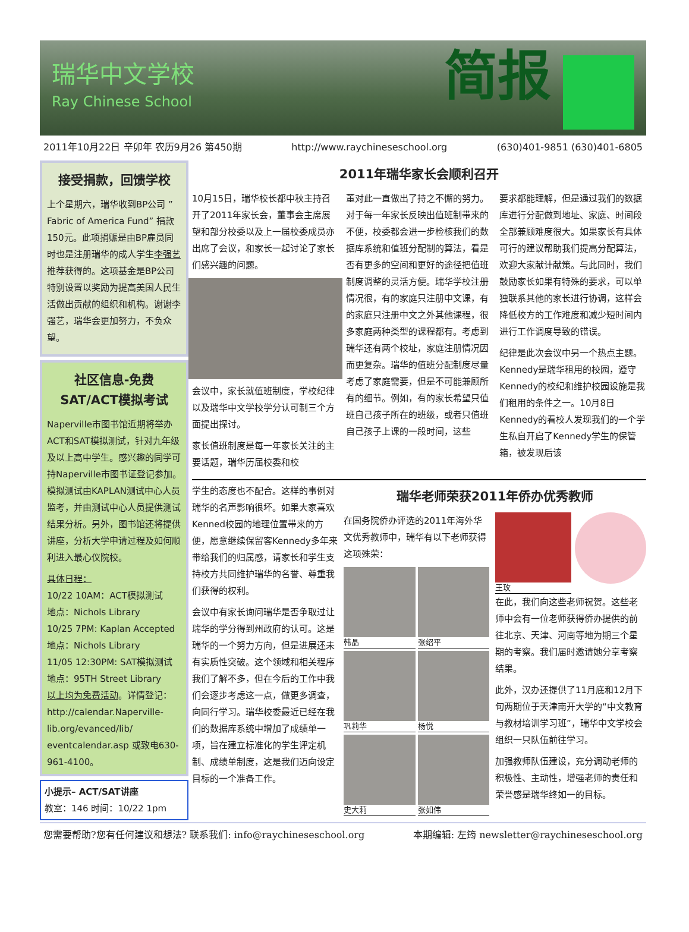瑞华中文学校
Ray Chinese School
简报
2011年10月22日 辛卯年 农历9月26 第450期 http://www.raychineseschool.org (630)401-9851 (630)401-6805
接受捐款，回馈学校
上个星期六，瑞华收到BP公司 ”Fabric of America Fund” 捐款150元。此项捐赈是由BP雇员同时也是注册瑞华的成人学生李强艺推荐获得的。这项基金是BP公司特别设置以奖励为提高美国人民生活做出贡献的组织和机构。谢谢李强艺，瑞华会更加努力，不负众望。
社区信息-免费SAT/ACT模拟考试
Naperville市图书馆近期将举办ACT和SAT模拟测试，针对九年级及以上高中学生。感兴趣的同学可持Naperville市图书证登记参加。模拟测试由KAPLAN测试中心人员监考，并由测试中心人员提供测试结果分析。另外，图书馆还将提供讲座，分析大学申请过程及如何顺利进入最心仪院校。
具体日程：
10/22 10AM：ACT模拟测试
地点：Nichols Library
10/25 7PM: Kaplan Accepted
地点：Nichols Library
11/05 12:30PM: SAT模拟测试
地点：95TH Street Library
以上均为免费活动。详情登记：http://calendar.Naperville-lib.org/evanced/lib/ eventcalendar.asp 或致电630-961-4100。
小提示– ACT/SAT讲座
教室：146 时间：10/22 1pm
2011年瑞华家长会顺利召开
10月15日，瑞华校长都中秋主持召开了2011年家长会，董事会主席展望和部分校委以及上一届校委成员亦出席了会议，和家长一起讨论了家长们感兴趣的问题。
会议中，家长就值班制度，学校纪律以及瑞华中文学校学分认可制三个方面提出探讨。
家长值班制度是每一年家长关注的主要话题，瑞华历届校委和校
董对此一直做出了持之不懈的努力。对于每一年家长反映出值班制带来的不便，校委都会进一步检核我们的数据库系统和值班分配制的算法，看是否有更多的空间和更好的途径把值班制度调整的灵活方便。瑞华学校注册情况很，有的家庭只注册中文课，有的家庭只注册中文之外其他课程，很多家庭两种类型的课程都有。考虑到瑞华还有两个校址，家庭注册情况因而更复杂。瑞华的值班分配制度尽量考虑了家庭需要，但是不可能兼顾所有的细节。例如，有的家长希望只值班自己孩子所在的班级，或者只值班自己孩子上课的一段时间，这些
要求都能理解，但是通过我们的数据库进行分配做到地址、家庭、时间段全部兼顾难度很大。如果家长有具体可行的建议帮助我们提高分配算法，欢迎大家献计献策。与此同时，我们鼓励家长如果有特殊的要求，可以单独联系其他的家长进行协调，这样会降低校方的工作难度和减少短时间内进行工作调度导致的错误。
纪律是此次会议中另一个热点主题。Kennedy是瑞华租用的校园，遵守Kennedy的校纪和维护校园设施是我们租用的条件之一。10月8日Kennedy的看校人发现我们的一个学生私自开启了Kennedy学生的保管箱，被发现后该
学生的态度也不配合。这样的事例对瑞华的名声影响很坏。如果大家喜欢Kenned校园的地理位置带来的方便，愿意继续保留客Kennedy多年来带给我们的归属感，请家长和学生支持校方共同维护瑞华的名誉、尊重我们获得的权利。
会议中有家长询问瑞华是否争取过让瑞华的学分得到州政府的认可。这是瑞华的一个努力方向，但是进展还未有实质性突破。这个领域和相关程序我们了解不多，但在今后的工作中我们会逐步考虑这一点，做更多调查，向同行学习。瑞华校委最近已经在我们的数据库系统中增加了成绩单一项，旨在建立标准化的学生评定机制、成绩单制度，这是我们迈向设定目标的一个准备工作。
瑞华老师荣获2011年侨办优秀教师
在国务院侨办评选的2011年海外华文优秀教师中，瑞华有以下老师获得这项殊荣：
韩晶
张绍平
巩莉华
杨悦
史大莉
张如伟
王玫
在此，我们向这些老师祝贺。这些老师中会有一位老师获得侨办提供的前往北京、天津、河南等地为期三个星期的考察。我们届时邀请她分享考察结果。
此外，汉办还提供了11月底和12月下旬两期位于天津南开大学的“中文教育与教材培训学习班”，瑞华中文学校会组织一只队伍前往学习。
加强教师队伍建设，充分调动老师的积极性、主动性，增强老师的责任和荣誉感是瑞华终如一的目标。
您需要帮助?您有任何建议和想法? 联系我们: info@raychineseschool.org 本期编辑: 左筠 newsletter@raychineseschool.org